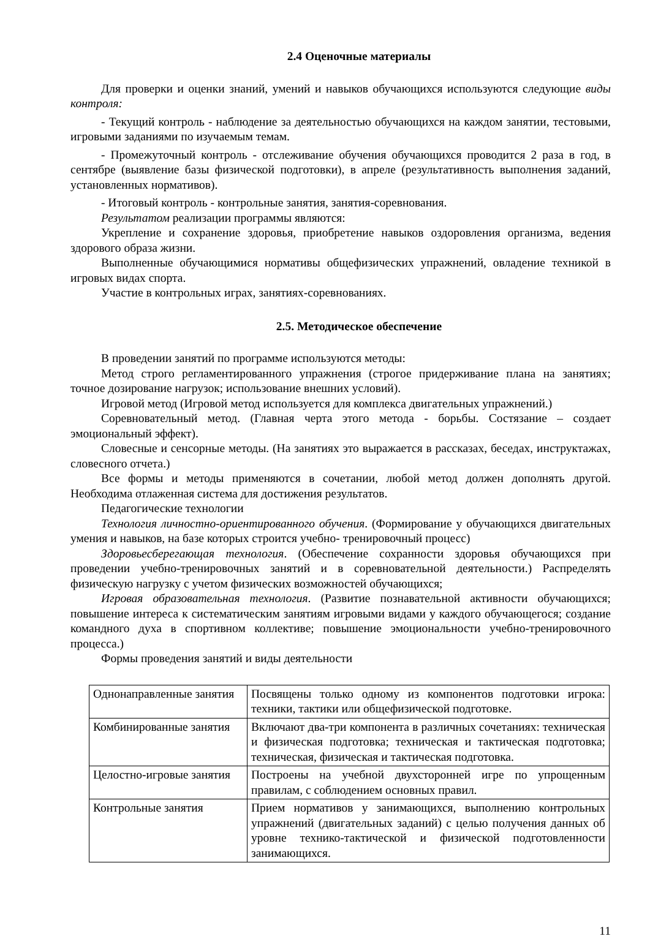2.4 Оценочные материалы
Для проверки и оценки знаний, умений и навыков обучающихся используются следующие виды контроля:
- Текущий контроль - наблюдение за деятельностью обучающихся на каждом занятии, тестовыми, игровыми заданиями по изучаемым темам.
- Промежуточный контроль - отслеживание обучения обучающихся проводится 2 раза в год, в сентябре (выявление базы физической подготовки), в апреле (результативность выполнения заданий, установленных нормативов).
- Итоговый контроль - контрольные занятия, занятия-соревнования.
Результатом реализации программы являются:
Укрепление и сохранение здоровья, приобретение навыков оздоровления организма, ведения здорового образа жизни.
Выполненные обучающимися нормативы общефизических упражнений, овладение техникой в игровых видах спорта.
Участие в контрольных играх, занятиях-соревнованиях.
2.5. Методическое обеспечение
В проведении занятий по программе используются методы:
Метод строго регламентированного упражнения (строгое придерживание плана на занятиях; точное дозирование нагрузок; использование внешних условий).
Игровой метод (Игровой метод используется для комплекса двигательных упражнений.)
Соревновательный метод. (Главная черта этого метода - борьбы. Состязание – создает эмоциональный эффект).
Словесные и сенсорные методы. (На занятиях это выражается в рассказах, беседах, инструктажах, словесного отчета.)
Все формы и методы применяются в сочетании, любой метод должен дополнять другой. Необходима отлаженная система для достижения результатов.
Педагогические технологии
Технология личностно-ориентированного обучения. (Формирование у обучающихся двигательных умения и навыков, на базе которых строится учебно- тренировочный процесс)
Здоровьесберегающая технология. (Обеспечение сохранности здоровья обучающихся при проведении учебно-тренировочных занятий и в соревновательной деятельности.) Распределять физическую нагрузку с учетом физических возможностей обучающихся;
Игровая образовательная технология. (Развитие познавательной активности обучающихся; повышение интереса к систематическим занятиям игровыми видами у каждого обучающегося; создание командного духа в спортивном коллективе; повышение эмоциональности учебно-тренировочного процесса.)
Формы проведения занятий и виды деятельности
| Однонаправленные занятия | Посвящены только одному из компонентов подготовки игрока: техники, тактики или общефизической подготовке. |
| Комбинированные занятия | Включают два-три компонента в различных сочетаниях: техническая и физическая подготовка; техническая и тактическая подготовка; техническая, физическая и тактическая подготовка. |
| Целостно-игровые занятия | Построены на учебной двухсторонней игре по упрощенным правилам, с соблюдением основных правил. |
| Контрольные занятия | Прием нормативов у занимающихся, выполнению контрольных упражнений (двигательных заданий) с целью получения данных об уровне технико-тактической и физической подготовленности занимающихся. |
11